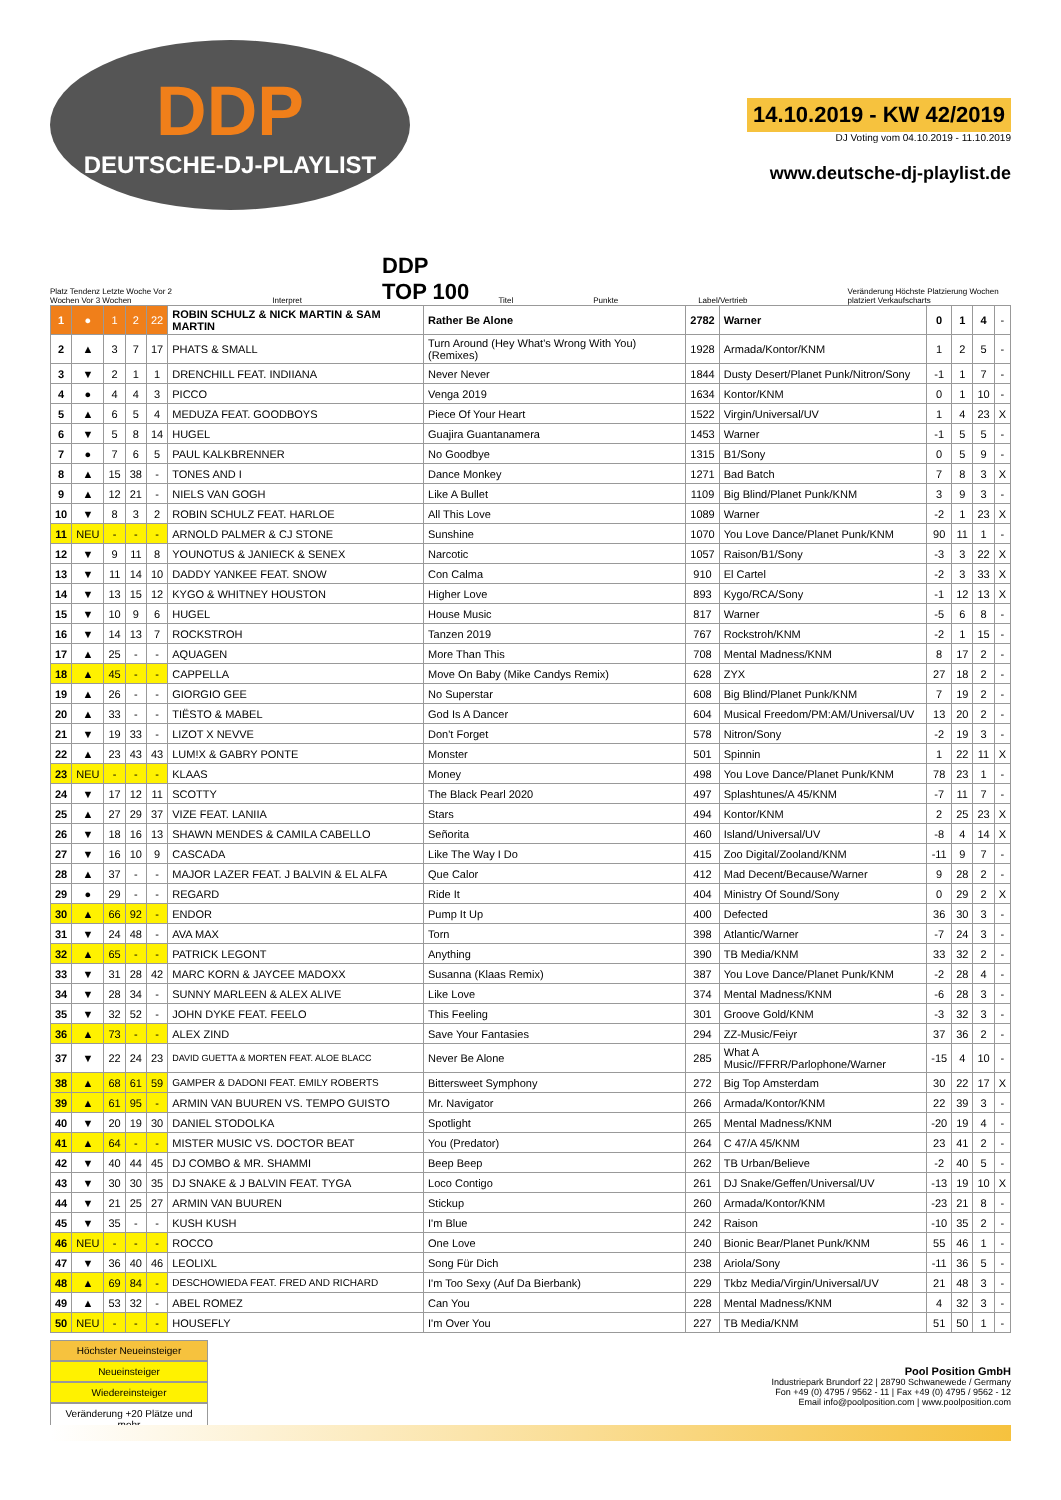DDP
DEUTSCHE-DJ-PLAYLIST
14.10.2019 - KW 42/2019
DJ Voting vom 04.10.2019 - 11.10.2019
www.deutsche-dj-playlist.de
Platz Tendenz Letzte Woche Vor 2 Wochen Vor 3 Wochen Interpret DDP TOP 100 Titel Punkte Label/Vertrieb Veränderung Höchste Platzierung Wochen platziert Verkaufscharts
| 1 | ● | 1 | 2 | 22 | ROBIN SCHULZ & NICK MARTIN & SAM MARTIN | Rather Be Alone | 2782 | Warner | 0 | 1 | 4 | - |
| 2 | ▲ | 3 | 7 | 17 | PHATS & SMALL | Turn Around (Hey What's Wrong With You) (Remixes) | 1928 | Armada/Kontor/KNM | 1 | 2 | 5 | - |
| 3 | ▼ | 2 | 1 | 1 | DRENCHILL FEAT. INDIIANA | Never Never | 1844 | Dusty Desert/Planet Punk/Nitron/Sony | -1 | 1 | 7 | - |
| 4 | ● | 4 | 4 | 3 | PICCO | Venga 2019 | 1634 | Kontor/KNM | 0 | 1 | 10 | - |
| 5 | ▲ | 6 | 5 | 4 | MEDUZA FEAT. GOODBOYS | Piece Of Your Heart | 1522 | Virgin/Universal/UV | 1 | 4 | 23 | X |
| 6 | ▼ | 5 | 8 | 14 | HUGEL | Guajira Guantanamera | 1453 | Warner | -1 | 5 | 5 | - |
| 7 | ● | 7 | 6 | 5 | PAUL KALKBRENNER | No Goodbye | 1315 | B1/Sony | 0 | 5 | 9 | - |
| 8 | ▲ | 15 | 38 | - | TONES AND I | Dance Monkey | 1271 | Bad Batch | 7 | 8 | 3 | X |
| 9 | ▲ | 12 | 21 | - | NIELS VAN GOGH | Like A Bullet | 1109 | Big Blind/Planet Punk/KNM | 3 | 9 | 3 | - |
| 10 | ▼ | 8 | 3 | 2 | ROBIN SCHULZ FEAT. HARLOE | All This Love | 1089 | Warner | -2 | 1 | 23 | X |
| 11 | NEU | - | - | - | ARNOLD PALMER & CJ STONE | Sunshine | 1070 | You Love Dance/Planet Punk/KNM | 90 | 11 | 1 | - |
| 12 | ▼ | 9 | 11 | 8 | YOUNOTUS & JANIECK & SENEX | Narcotic | 1057 | Raison/B1/Sony | -3 | 3 | 22 | X |
| 13 | ▼ | 11 | 14 | 10 | DADDY YANKEE FEAT. SNOW | Con Calma | 910 | El Cartel | -2 | 3 | 33 | X |
| 14 | ▼ | 13 | 15 | 12 | KYGO & WHITNEY HOUSTON | Higher Love | 893 | Kygo/RCA/Sony | -1 | 12 | 13 | X |
| 15 | ▼ | 10 | 9 | 6 | HUGEL | House Music | 817 | Warner | -5 | 6 | 8 | - |
| 16 | ▼ | 14 | 13 | 7 | ROCKSTROH | Tanzen 2019 | 767 | Rockstroh/KNM | -2 | 1 | 15 | - |
| 17 | ▲ | 25 | - | - | AQUAGEN | More Than This | 708 | Mental Madness/KNM | 8 | 17 | 2 | - |
| 18 | ▲ | 45 | - | - | CAPPELLA | Move On Baby (Mike Candys Remix) | 628 | ZYX | 27 | 18 | 2 | - |
| 19 | ▲ | 26 | - | - | GIORGIO GEE | No Superstar | 608 | Big Blind/Planet Punk/KNM | 7 | 19 | 2 | - |
| 20 | ▲ | 33 | - | - | TIËSTO & MABEL | God Is A Dancer | 604 | Musical Freedom/PM:AM/Universal/UV | 13 | 20 | 2 | - |
| 21 | ▼ | 19 | 33 | - | LIZOT X NEVVE | Don't Forget | 578 | Nitron/Sony | -2 | 19 | 3 | - |
| 22 | ▲ | 23 | 43 | 43 | LUM!X & GABRY PONTE | Monster | 501 | Spinnin | 1 | 22 | 11 | X |
| 23 | NEU | - | - | - | KLAAS | Money | 498 | You Love Dance/Planet Punk/KNM | 78 | 23 | 1 | - |
| 24 | ▼ | 17 | 12 | 11 | SCOTTY | The Black Pearl 2020 | 497 | Splashtunes/A 45/KNM | -7 | 11 | 7 | - |
| 25 | ▲ | 27 | 29 | 37 | VIZE FEAT. LANIIA | Stars | 494 | Kontor/KNM | 2 | 25 | 23 | X |
| 26 | ▼ | 18 | 16 | 13 | SHAWN MENDES & CAMILA CABELLO | Señorita | 460 | Island/Universal/UV | -8 | 4 | 14 | X |
| 27 | ▼ | 16 | 10 | 9 | CASCADA | Like The Way I Do | 415 | Zoo Digital/Zooland/KNM | -11 | 9 | 7 | - |
| 28 | ▲ | 37 | - | - | MAJOR LAZER FEAT. J BALVIN & EL ALFA | Que Calor | 412 | Mad Decent/Because/Warner | 9 | 28 | 2 | - |
| 29 | ● | 29 | - | - | REGARD | Ride It | 404 | Ministry Of Sound/Sony | 0 | 29 | 2 | X |
| 30 | ▲ | 66 | 92 | - | ENDOR | Pump It Up | 400 | Defected | 36 | 30 | 3 | - |
| 31 | ▼ | 24 | 48 | - | AVA MAX | Torn | 398 | Atlantic/Warner | -7 | 24 | 3 | - |
| 32 | ▲ | 65 | - | - | PATRICK LEGONT | Anything | 390 | TB Media/KNM | 33 | 32 | 2 | - |
| 33 | ▼ | 31 | 28 | 42 | MARC KORN & JAYCEE MADOXX | Susanna (Klaas Remix) | 387 | You Love Dance/Planet Punk/KNM | -2 | 28 | 4 | - |
| 34 | ▼ | 28 | 34 | - | SUNNY MARLEEN & ALEX ALIVE | Like Love | 374 | Mental Madness/KNM | -6 | 28 | 3 | - |
| 35 | ▼ | 32 | 52 | - | JOHN DYKE FEAT. FEELO | This Feeling | 301 | Groove Gold/KNM | -3 | 32 | 3 | - |
| 36 | ▲ | 73 | - | - | ALEX ZIND | Save Your Fantasies | 294 | ZZ-Music/Feiyr | 37 | 36 | 2 | - |
| 37 | ▼ | 22 | 24 | 23 | DAVID GUETTA & MORTEN FEAT. ALOE BLACC | Never Be Alone | 285 | What A Music//FFRR/Parlophone/Warner | -15 | 4 | 10 | - |
| 38 | ▲ | 68 | 61 | 59 | GAMPER & DADONI FEAT. EMILY ROBERTS | Bittersweet Symphony | 272 | Big Top Amsterdam | 30 | 22 | 17 | X |
| 39 | ▲ | 61 | 95 | - | ARMIN VAN BUUREN VS. TEMPO GUISTO | Mr. Navigator | 266 | Armada/Kontor/KNM | 22 | 39 | 3 | - |
| 40 | ▼ | 20 | 19 | 30 | DANIEL STODOLKA | Spotlight | 265 | Mental Madness/KNM | -20 | 19 | 4 | - |
| 41 | ▲ | 64 | - | - | MISTER MUSIC VS. DOCTOR BEAT | You (Predator) | 264 | C 47/A 45/KNM | 23 | 41 | 2 | - |
| 42 | ▼ | 40 | 44 | 45 | DJ COMBO & MR. SHAMMI | Beep Beep | 262 | TB Urban/Believe | -2 | 40 | 5 | - |
| 43 | ▼ | 30 | 30 | 35 | DJ SNAKE & J BALVIN FEAT. TYGA | Loco Contigo | 261 | DJ Snake/Geffen/Universal/UV | -13 | 19 | 10 | X |
| 44 | ▼ | 21 | 25 | 27 | ARMIN VAN BUUREN | Stickup | 260 | Armada/Kontor/KNM | -23 | 21 | 8 | - |
| 45 | ▼ | 35 | - | - | KUSH KUSH | I'm Blue | 242 | Raison | -10 | 35 | 2 | - |
| 46 | NEU | - | - | - | ROCCO | One Love | 240 | Bionic Bear/Planet Punk/KNM | 55 | 46 | 1 | - |
| 47 | ▼ | 36 | 40 | 46 | LEOLIXL | Song Für Dich | 238 | Ariola/Sony | -11 | 36 | 5 | - |
| 48 | ▲ | 69 | 84 | - | DESCHOWIEDA FEAT. FRED AND RICHARD | I'm Too Sexy (Auf Da Bierbank) | 229 | Tkbz Media/Virgin/Universal/UV | 21 | 48 | 3 | - |
| 49 | ▲ | 53 | 32 | - | ABEL ROMEZ | Can You | 228 | Mental Madness/KNM | 4 | 32 | 3 | - |
| 50 | NEU | - | - | - | HOUSEFLY | I'm Over You | 227 | TB Media/KNM | 51 | 50 | 1 | - |
Höchster Neueinsteiger
Neueinsteiger
Wiedereinsteiger
Veränderung +20 Plätze und mehr
Pool Position GmbH
Industriepark Brundorf 22 | 28790 Schwanewede / Germany
Fon +49 (0) 4795 / 9562 - 11 | Fax +49 (0) 4795 / 9562 - 12
Email info@poolposition.com | www.poolposition.com